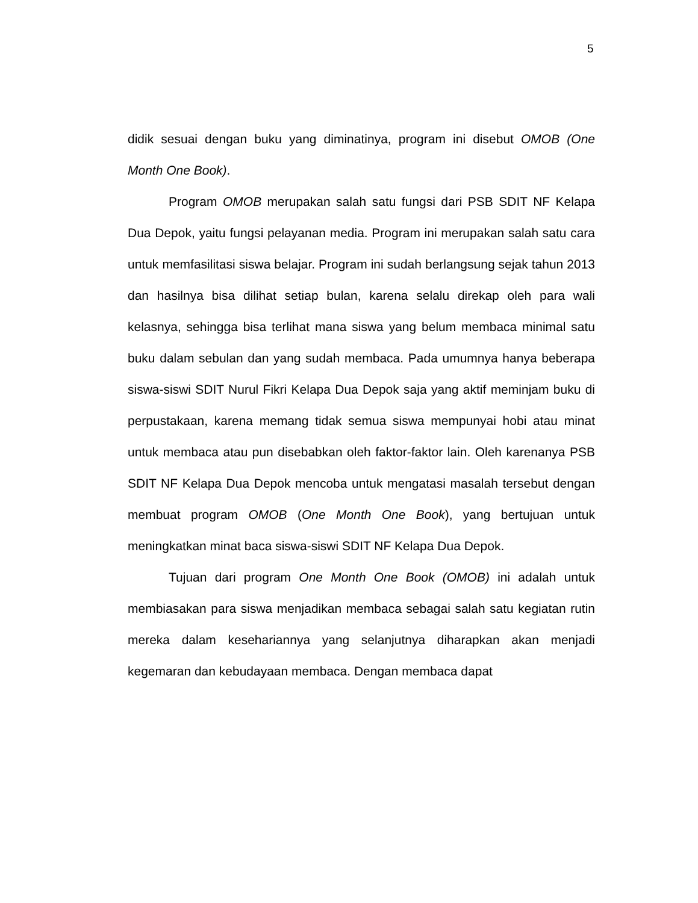5
didik sesuai dengan buku yang diminatinya, program ini disebut OMOB (One Month One Book).
Program OMOB merupakan salah satu fungsi dari PSB SDIT NF Kelapa Dua Depok, yaitu fungsi pelayanan media. Program ini merupakan salah satu cara untuk memfasilitasi siswa belajar. Program ini sudah berlangsung sejak tahun 2013 dan hasilnya bisa dilihat setiap bulan, karena selalu direkap oleh para wali kelasnya, sehingga bisa terlihat mana siswa yang belum membaca minimal satu buku dalam sebulan dan yang sudah membaca. Pada umumnya hanya beberapa siswa-siswi SDIT Nurul Fikri Kelapa Dua Depok saja yang aktif meminjam buku di perpustakaan, karena memang tidak semua siswa mempunyai hobi atau minat untuk membaca atau pun disebabkan oleh faktor-faktor lain. Oleh karenanya PSB SDIT NF Kelapa Dua Depok mencoba untuk mengatasi masalah tersebut dengan membuat program OMOB (One Month One Book), yang bertujuan untuk meningkatkan minat baca siswa-siswi SDIT NF Kelapa Dua Depok.
Tujuan dari program One Month One Book (OMOB) ini adalah untuk membiasakan para siswa menjadikan membaca sebagai salah satu kegiatan rutin mereka dalam kesehariannya yang selanjutnya diharapkan akan menjadi kegemaran dan kebudayaan membaca. Dengan membaca dapat